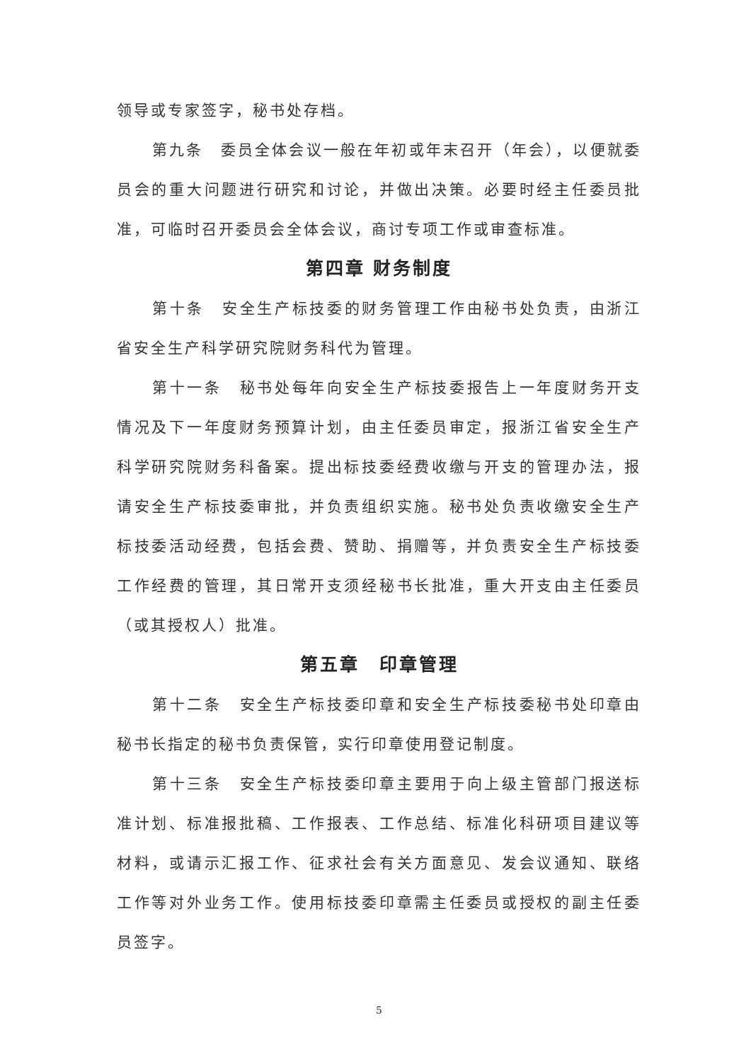领导或专家签字，秘书处存档。
第九条　委员全体会议一般在年初或年末召开（年会），以便就委员会的重大问题进行研究和讨论，并做出决策。必要时经主任委员批准，可临时召开委员会全体会议，商讨专项工作或审查标准。
第四章 财务制度
第十条　安全生产标技委的财务管理工作由秘书处负责，由浙江省安全生产科学研究院财务科代为管理。
第十一条　秘书处每年向安全生产标技委报告上一年度财务开支情况及下一年度财务预算计划，由主任委员审定，报浙江省安全生产科学研究院财务科备案。提出标技委经费收缴与开支的管理办法，报请安全生产标技委审批，并负责组织实施。秘书处负责收缴安全生产标技委活动经费，包括会费、赞助、捐赠等，并负责安全生产标技委工作经费的管理，其日常开支须经秘书长批准，重大开支由主任委员（或其授权人）批准。
第五章　印章管理
第十二条　安全生产标技委印章和安全生产标技委秘书处印章由秘书长指定的秘书负责保管，实行印章使用登记制度。
第十三条　安全生产标技委印章主要用于向上级主管部门报送标准计划、标准报批稿、工作报表、工作总结、标准化科研项目建议等材料，或请示汇报工作、征求社会有关方面意见、发会议通知、联络工作等对外业务工作。使用标技委印章需主任委员或授权的副主任委员签字。
5